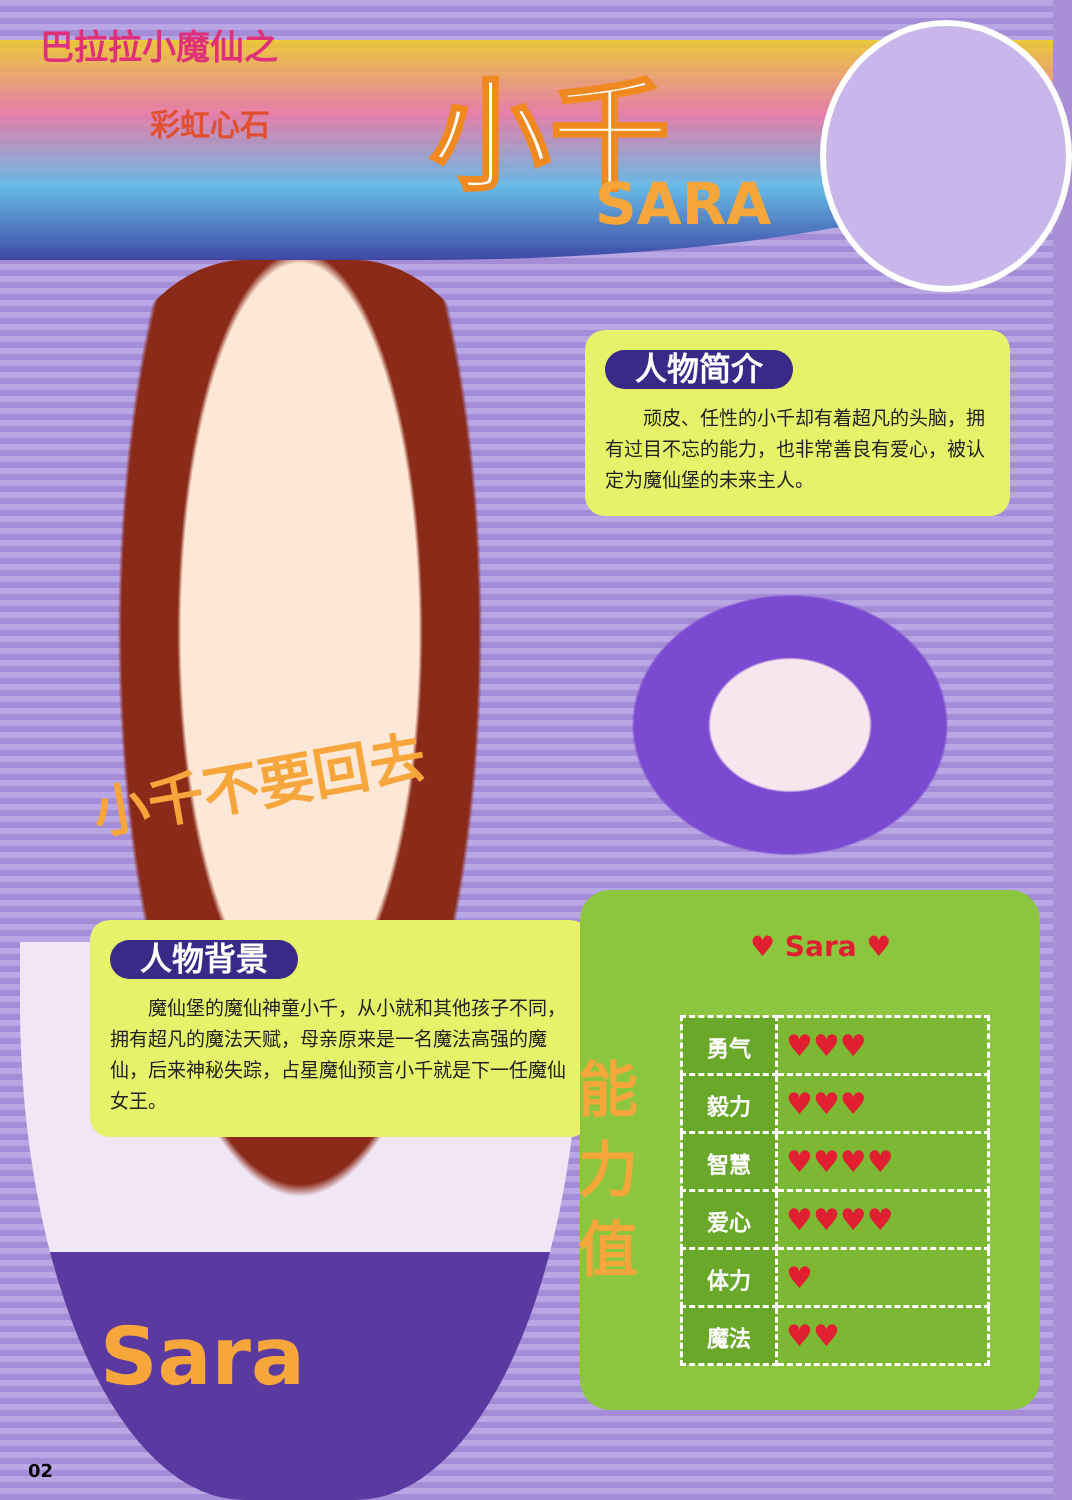巴拉拉小魔仙之
彩虹心石 小千
SARA
人物简介
顽皮、任性的小千却有着超凡的头脑，拥有过目不忘的能力，也非常善良有爱心，被认定为魔仙堡的未来主人。
小千不要回去
人物背景
魔仙堡的魔仙神童小千，从小就和其他孩子不同，拥有超凡的魔法天赋，母亲原来是一名魔法高强的魔仙，后来神秘失踪，占星魔仙预言小千就是下一任魔仙女王。
♥ Sara ♥
| 勇气 | ♥♥♥ |
| 毅力 | ♥♥♥ |
| 智慧 | ♥♥♥♥ |
| 爱心 | ♥♥♥♥ |
| 体力 | ♥ |
| 魔法 | ♥♥ |
能力值
Sara
02